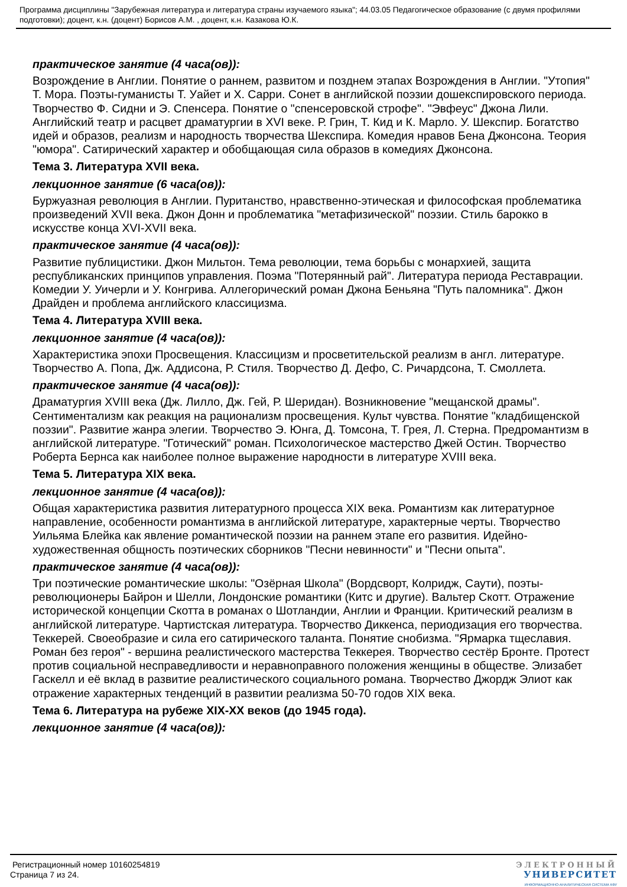Программа дисциплины "Зарубежная литература и литература страны изучаемого языка"; 44.03.05 Педагогическое образование (с двумя профилями подготовки); доцент, к.н. (доцент) Борисов А.М. , доцент, к.н. Казакова Ю.К.
практическое занятие (4 часа(ов)):
Возрождение в Англии. Понятие о раннем, развитом и позднем этапах Возрождения в Англии. "Утопия" Т. Мора. Поэты-гуманисты Т. Уайет и Х. Сарри. Сонет в английской поэзии дошекспировского периода. Творчество Ф. Сидни и Э. Спенсера. Понятие о "спенсеровской строфе". "Эвфеус" Джона Лили. Английский театр и расцвет драматургии в XVI веке. Р. Грин, Т. Кид и К. Марло. У. Шекспир. Богатство идей и образов, реализм и народность творчества Шекспира. Комедия нравов Бена Джонсона. Теория "юмора". Сатирический характер и обобщающая сила образов в комедиях Джонсона.
Тема 3. Литература XVII века.
лекционное занятие (6 часа(ов)):
Буржуазная революция в Англии. Пуританство, нравственно-этическая и философская проблематика произведений XVII века. Джон Донн и проблематика "метафизической" поэзии. Стиль барокко в искусстве конца XVI-XVII века.
практическое занятие (4 часа(ов)):
Развитие публицистики. Джон Мильтон. Тема революции, тема борьбы с монархией, защита республиканских принципов управления. Поэма "Потерянный рай". Литература периода Реставрации. Комедии У. Уичерли и У. Конгрива. Аллегорический роман Джона Беньяна "Путь паломника". Джон Драйден и проблема английского классицизма.
Тема 4. Литература XVIII века.
лекционное занятие (4 часа(ов)):
Характеристика эпохи Просвещения. Классицизм и просветительской реализм в англ. литературе. Творчество А. Попа, Дж. Аддисона, Р. Стиля. Творчество Д. Дефо, С. Ричардсона, Т. Смоллета.
практическое занятие (4 часа(ов)):
Драматургия XVIII века (Дж. Лилло, Дж. Гей, Р. Шеридан). Возникновение "мещанской драмы". Сентиментализм как реакция на рационализм просвещения. Культ чувства. Понятие "кладбищенской поэзии". Развитие жанра элегии. Творчество Э. Юнга, Д. Томсона, Т. Грея, Л. Стерна. Предромантизм в английской литературе. "Готический" роман. Психологическое мастерство Джей Остин. Творчество Роберта Бернса как наиболее полное выражение народности в литературе XVIII века.
Тема 5. Литература XIX века.
лекционное занятие (4 часа(ов)):
Общая характеристика развития литературного процесса XIX века. Романтизм как литературное направление, особенности романтизма в английской литературе, характерные черты. Творчество Уильяма Блейка как явление романтической поэзии на раннем этапе его развития. Идейно-художественная общность поэтических сборников "Песни невинности" и "Песни опыта".
практическое занятие (4 часа(ов)):
Три поэтические романтические школы: "Озёрная Школа" (Вордсворт, Колридж, Саути), поэты-революционеры Байрон и Шелли, Лондонские романтики (Китс и другие). Вальтер Скотт. Отражение исторической концепции Скотта в романах о Шотландии, Англии и Франции. Критический реализм в английской литературе. Чартистская литература. Творчество Диккенса, периодизация его творчества. Теккерей. Своеобразие и сила его сатирического таланта. Понятие снобизма. "Ярмарка тщеславия. Роман без героя" - вершина реалистического мастерства Теккерея. Творчество сестёр Бронте. Протест против социальной несправедливости и неравноправного положения женщины в обществе. Элизабет Гаскелл и её вклад в развитие реалистического социального романа. Творчество Джордж Элиот как отражение характерных тенденций в развитии реализма 50-70 годов XIX века.
Тема 6. Литература на рубеже XIX-XX веков (до 1945 года).
лекционное занятие (4 часа(ов)):
Регистрационный номер 10160254819
Страница 7 из 24.
ЭЛЕКТРОННЫЙ
УНИВЕРСИТЕТ
ИНФОРМАЦИОННО-АНАЛИТИЧЕСКАЯ СИСТЕМА КФУ